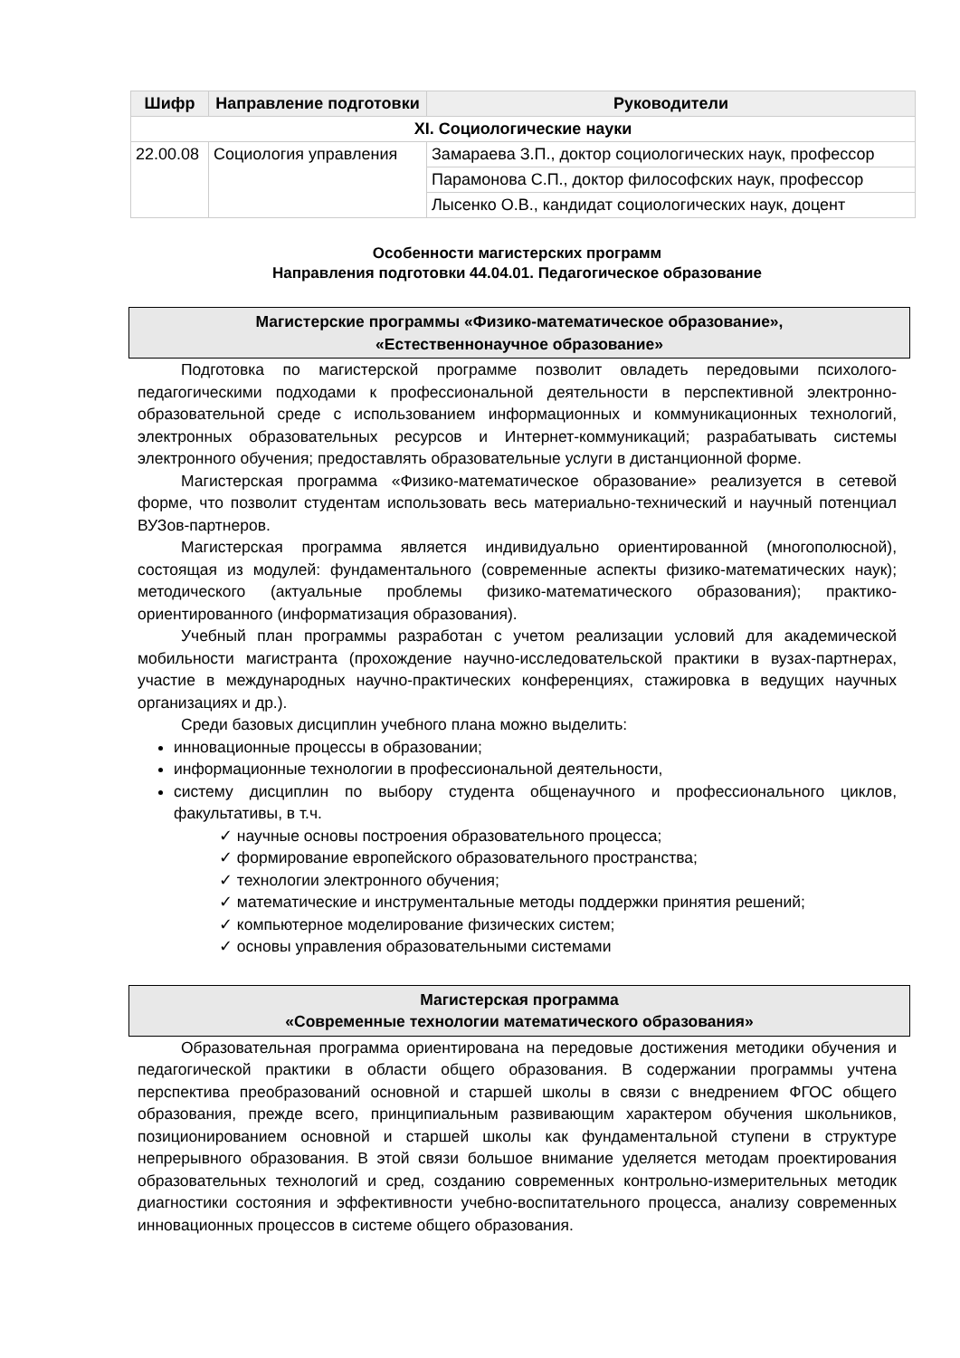| Шифр | Направление подготовки | Руководители |
| --- | --- | --- |
| XI. Социологические науки | | |
| 22.00.08 | Социология управления | Замараева З.П., доктор социологических наук, профессор |
| | | Парамонова С.П., доктор философских наук, профессор |
| | | Лысенко О.В., кандидат социологических наук, доцент |
Особенности магистерских программ
Направления подготовки 44.04.01. Педагогическое образование
Магистерские программы «Физико-математическое образование»,
«Естественнонаучное образование»
Подготовка по магистерской программе позволит овладеть передовыми психолого-педагогическими подходами к профессиональной деятельности в перспективной электронно-образовательной среде с использованием информационных и коммуникационных технологий, электронных образовательных ресурсов и Интернет-коммуникаций; разрабатывать системы электронного обучения; предоставлять образовательные услуги в дистанционной форме.
Магистерская программа «Физико-математическое образование» реализуется в сетевой форме, что позволит студентам использовать весь материально-технический и научный потенциал ВУЗов-партнеров.
Магистерская программа является индивидуально ориентированной (многополюсной), состоящая из модулей: фундаментального (современные аспекты физико-математических наук); методического (актуальные проблемы физико-математического образования); практико-ориентированного (информатизация образования).
Учебный план программы разработан с учетом реализации условий для академической мобильности магистранта (прохождение научно-исследовательской практики в вузах-партнерах, участие в международных научно-практических конференциях, стажировка в ведущих научных организациях и др.).
Среди базовых дисциплин учебного плана можно выделить:
инновационные процессы в образовании;
информационные технологии в профессиональной деятельности,
систему дисциплин по выбору студента общенаучного и профессионального циклов, факультативы, в т.ч.
✓ научные основы построения образовательного процесса;
✓ формирование европейского образовательного пространства;
✓ технологии электронного обучения;
✓ математические и инструментальные методы поддержки принятия решений;
✓ компьютерное моделирование физических систем;
✓ основы управления образовательными системами
Магистерская программа
«Современные технологии математического образования»
Образовательная программа ориентирована на передовые достижения методики обучения и педагогической практики в области общего образования. В содержании программы учтена перспектива преобразований основной и старшей школы в связи с внедрением ФГОС общего образования, прежде всего, принципиальным развивающим характером обучения школьников, позиционированием основной и старшей школы как фундаментальной ступени в структуре непрерывного образования. В этой связи большое внимание уделяется методам проектирования образовательных технологий и сред, созданию современных контрольно-измерительных методик диагностики состояния и эффективности учебно-воспитательного процесса, анализу современных инновационных процессов в системе общего образования.